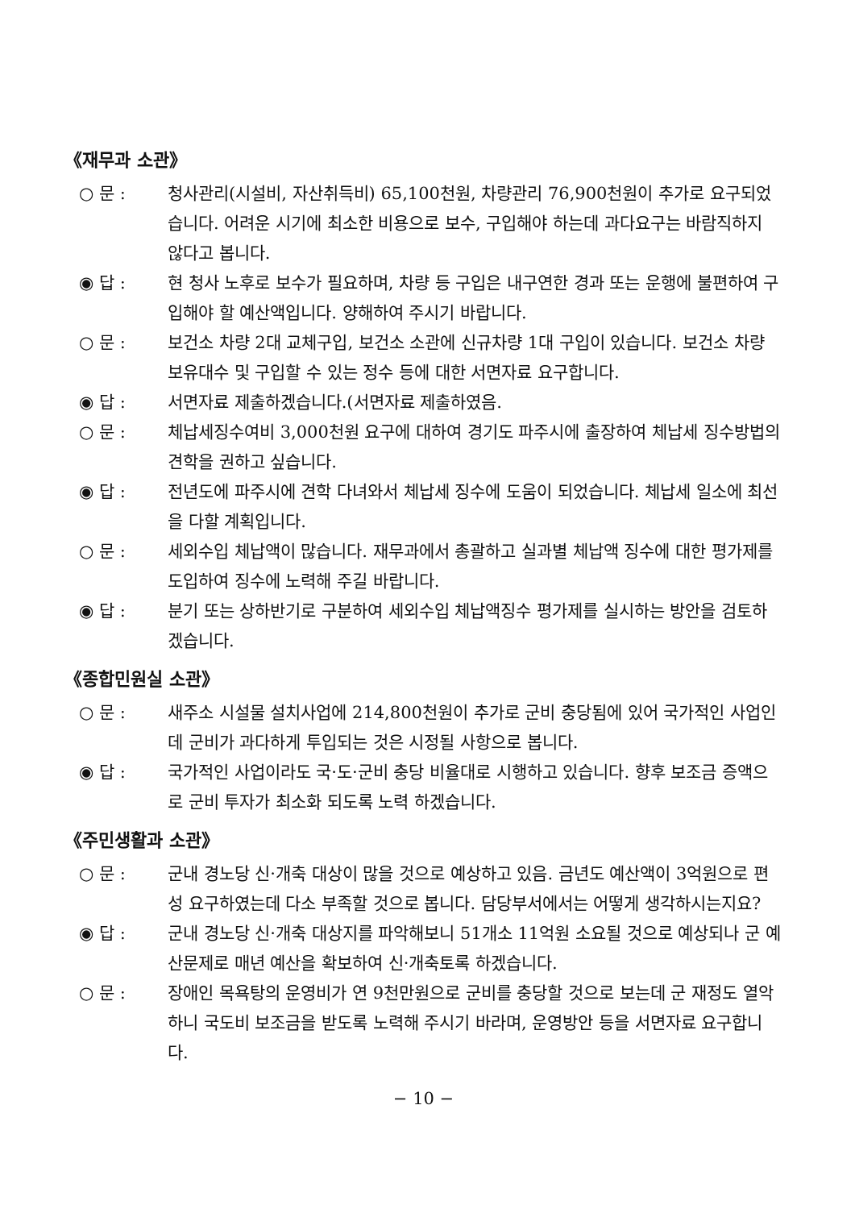《재무과 소관》
○ 문 : 청사관리(시설비, 자산취득비) 65,100천원, 차량관리 76,900천원이 추가로 요구되었습니다. 어려운 시기에 최소한 비용으로 보수, 구입해야 하는데 과다요구는 바람직하지 않다고 봅니다.
◉ 답 : 현 청사 노후로 보수가 필요하며, 차량 등 구입은 내구연한 경과 또는 운행에 불편하여 구입해야 할 예산액입니다. 양해하여 주시기 바랍니다.
○ 문 : 보건소 차량 2대 교체구입, 보건소 소관에 신규차량 1대 구입이 있습니다. 보건소 차량 보유대수 및 구입할 수 있는 정수 등에 대한 서면자료 요구합니다.
◉ 답 : 서면자료 제출하겠습니다.(서면자료 제출하였음.
○ 문 : 체납세징수여비 3,000천원 요구에 대하여 경기도 파주시에 출장하여 체납세 징수방법의 견학을 권하고 싶습니다.
◉ 답 : 전년도에 파주시에 견학 다녀와서 체납세 징수에 도움이 되었습니다. 체납세 일소에 최선을 다할 계획입니다.
○ 문 : 세외수입 체납액이 많습니다. 재무과에서 총괄하고 실과별 체납액 징수에 대한 평가제를 도입하여 징수에 노력해 주길 바랍니다.
◉ 답 : 분기 또는 상하반기로 구분하여 세외수입 체납액징수 평가제를 실시하는 방안을 검토하겠습니다.
《종합민원실 소관》
○ 문 : 새주소 시설물 설치사업에 214,800천원이 추가로 군비 충당됨에 있어 국가적인 사업인데 군비가 과다하게 투입되는 것은 시정될 사항으로 봅니다.
◉ 답 : 국가적인 사업이라도 국·도·군비 충당 비율대로 시행하고 있습니다. 향후 보조금 증액으로 군비 투자가 최소화 되도록 노력 하겠습니다.
《주민생활과 소관》
○ 문 : 군내 경노당 신·개축 대상이 많을 것으로 예상하고 있음. 금년도 예산액이 3억원으로 편성 요구하였는데 다소 부족할 것으로 봅니다. 담당부서에서는 어떻게 생각하시는지요?
◉ 답 : 군내 경노당 신·개축 대상지를 파악해보니 51개소 11억원 소요될 것으로 예상되나 군 예산문제로 매년 예산을 확보하여 신·개축토록 하겠습니다.
○ 문 : 장애인 목욕탕의 운영비가 연 9천만원으로 군비를 충당할 것으로 보는데 군 재정도 열악하니 국도비 보조금을 받도록 노력해 주시기 바라며, 운영방안 등을 서면자료 요구합니다.
− 10 −